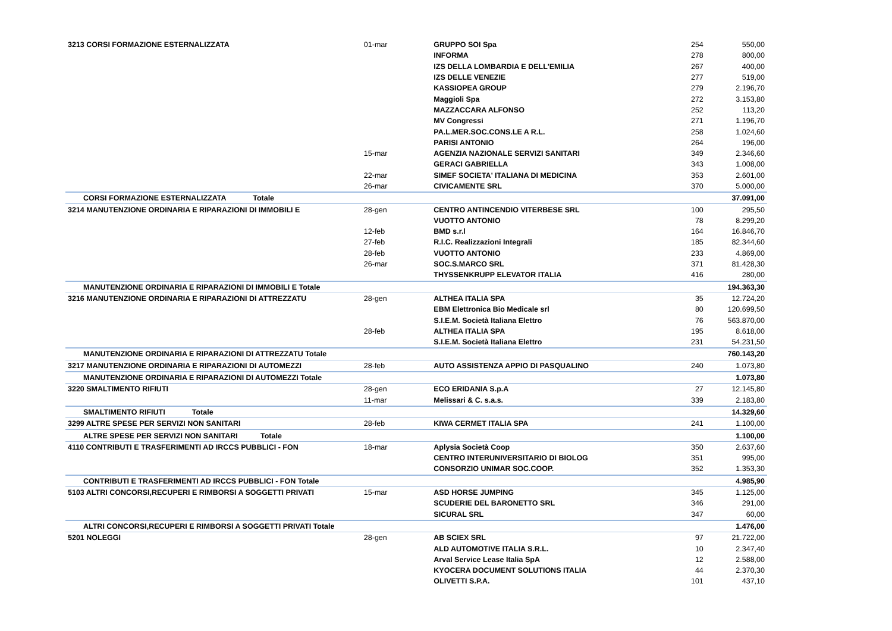| 3213 CORSI FORMAZIONE ESTERNALIZZATA | 01-mar | GRUPPO SOI Spa | 254 | 550,00 |
| | | INFORMA | 278 | 800,00 |
| | | IZS DELLA LOMBARDIA E DELL'EMILIA | 267 | 400,00 |
| | | IZS DELLE VENEZIE | 277 | 519,00 |
| | | KASSIOPEA GROUP | 279 | 2.196,70 |
| | | Maggioli Spa | 272 | 3.153,80 |
| | | MAZZACCARA ALFONSO | 252 | 113,20 |
| | | MV Congressi | 271 | 1.196,70 |
| | | PA.L.MER.SOC.CONS.LE A R.L. | 258 | 1.024,60 |
| | | PARISI ANTONIO | 264 | 196,00 |
| | 15-mar | AGENZIA NAZIONALE SERVIZI SANITARI | 349 | 2.346,60 |
| | | GERACI GABRIELLA | 343 | 1.008,00 |
| | 22-mar | SIMEF SOCIETA' ITALIANA DI MEDICINA | 353 | 2.601,00 |
| | 26-mar | CIVICAMENTE SRL | 370 | 5.000,00 |
| CORSI FORMAZIONE ESTERNALIZZATA Totale | | | | 37.091,00 |
| 3214 MANUTENZIONE ORDINARIA E RIPARAZIONI DI IMMOBILI E | 28-gen | CENTRO ANTINCENDIO VITERBESE SRL | 100 | 295,50 |
| | | VUOTTO ANTONIO | 78 | 8.299,20 |
| | 12-feb | BMD s.r.l | 164 | 16.846,70 |
| | 27-feb | R.I.C. Realizzazioni Integrali | 185 | 82.344,60 |
| | 28-feb | VUOTTO ANTONIO | 233 | 4.869,00 |
| | 26-mar | SOC.S.MARCO SRL | 371 | 81.428,30 |
| | | THYSSENKRUPP ELEVATOR ITALIA | 416 | 280,00 |
| MANUTENZIONE ORDINARIA E RIPARAZIONI DI IMMOBILI E Totale | | | | 194.363,30 |
| 3216 MANUTENZIONE ORDINARIA E RIPARAZIONI DI ATTREZZATU | 28-gen | ALTHEA ITALIA SPA | 35 | 12.724,20 |
| | | EBM Elettronica Bio Medicale srl | 80 | 120.699,50 |
| | | S.I.E.M. Società Italiana Elettro | 76 | 563.870,00 |
| | 28-feb | ALTHEA ITALIA SPA | 195 | 8.618,00 |
| | | S.I.E.M. Società Italiana Elettro | 231 | 54.231,50 |
| MANUTENZIONE ORDINARIA E RIPARAZIONI DI ATTREZZATU Totale | | | | 760.143,20 |
| 3217 MANUTENZIONE ORDINARIA E RIPARAZIONI DI AUTOMEZZI | 28-feb | AUTO ASSISTENZA APPIO DI PASQUALINO | 240 | 1.073,80 |
| MANUTENZIONE ORDINARIA E RIPARAZIONI DI AUTOMEZZI Totale | | | | 1.073,80 |
| 3220 SMALTIMENTO RIFIUTI | 28-gen | ECO ERIDANIA S.p.A | 27 | 12.145,80 |
| | 11-mar | Melissari & C. s.a.s. | 339 | 2.183,80 |
| SMALTIMENTO RIFIUTI Totale | | | | 14.329,60 |
| 3299 ALTRE SPESE PER SERVIZI NON SANITARI | 28-feb | KIWA CERMET ITALIA SPA | 241 | 1.100,00 |
| ALTRE SPESE PER SERVIZI NON SANITARI Totale | | | | 1.100,00 |
| 4110 CONTRIBUTI E TRASFERIMENTI AD IRCCS PUBBLICI - FON | 18-mar | Aplysia Società Coop | 350 | 2.637,60 |
| | | CENTRO INTERUNIVERSITARIO DI BIOLOG | 351 | 995,00 |
| | | CONSORZIO UNIMAR SOC.COOP. | 352 | 1.353,30 |
| CONTRIBUTI E TRASFERIMENTI AD IRCCS PUBBLICI - FON Totale | | | | 4.985,90 |
| 5103 ALTRI CONCORSI,RECUPERI E RIMBORSI A SOGGETTI PRIVATI | 15-mar | ASD HORSE JUMPING | 345 | 1.125,00 |
| | | SCUDERIE DEL BARONETTO SRL | 346 | 291,00 |
| | | SICURAL SRL | 347 | 60,00 |
| ALTRI CONCORSI,RECUPERI E RIMBORSI A SOGGETTI PRIVATI Totale | | | | 1.476,00 |
| 5201 NOLEGGI | 28-gen | AB SCIEX SRL | 97 | 21.722,00 |
| | | ALD AUTOMOTIVE ITALIA S.R.L. | 10 | 2.347,40 |
| | | Arval Service Lease Italia SpA | 12 | 2.588,00 |
| | | KYOCERA DOCUMENT SOLUTIONS ITALIA | 44 | 2.370,30 |
| | | OLIVETTI S.P.A. | 101 | 437,10 |